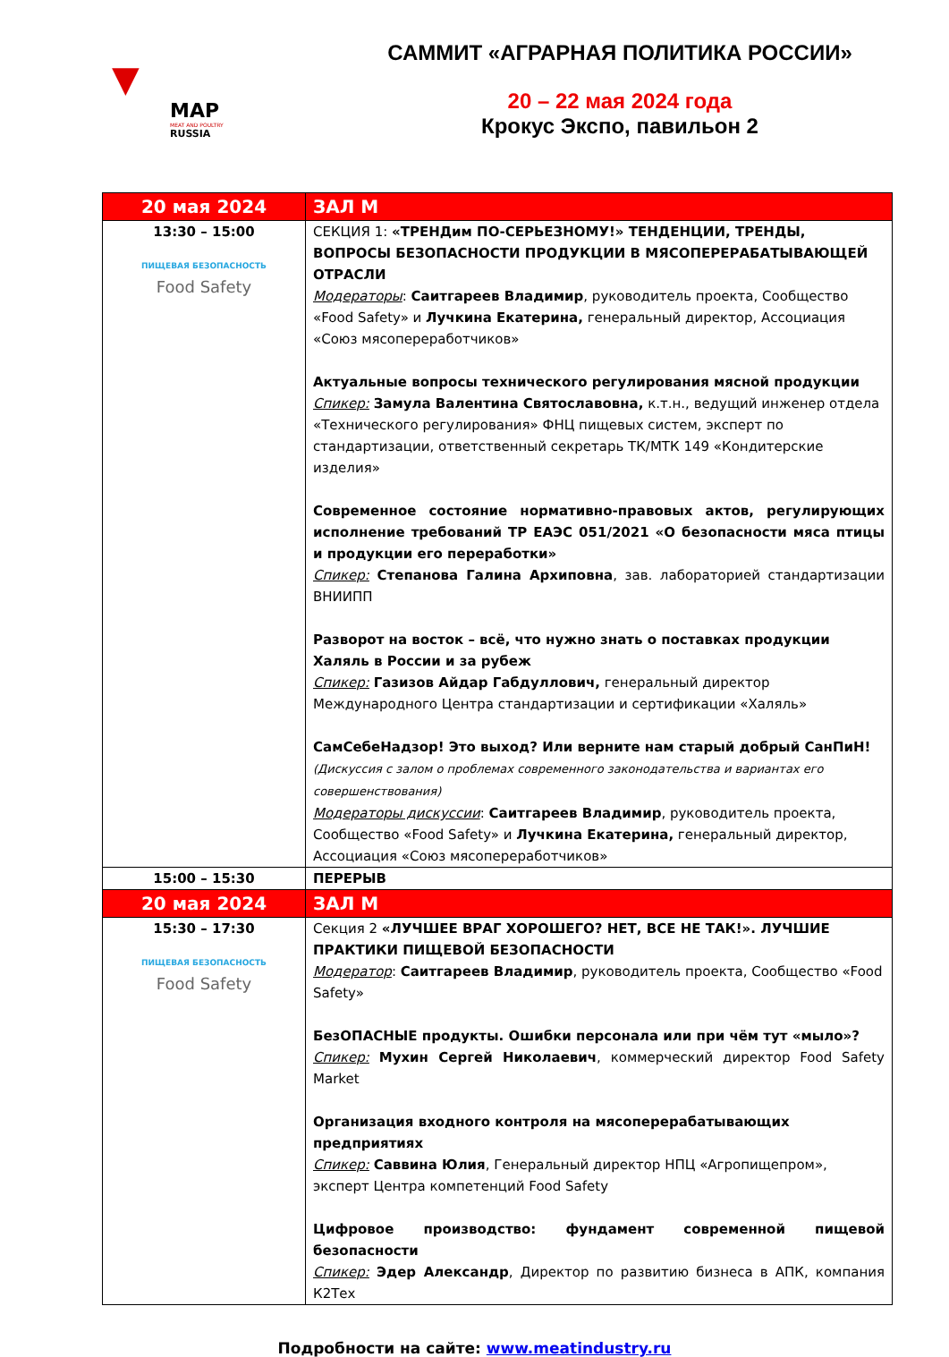▼
MAP
MEAT AND POULTRY
RUSSIA
САММИТ «АГРАРНАЯ ПОЛИТИКА РОССИИ»
20 – 22 мая 2024 года
Крокус Экспо, павильон 2
| 20 мая 2024 | ЗАЛ М |
| --- | --- |
| 13:30 – 15:00 ПИЩЕВАЯ БЕЗОПАСНОСТЬ Food Safety | СЕКЦИЯ 1: «ТРЕНДим ПО-СЕРЬЕЗНОМУ!» ТЕНДЕНЦИИ, ТРЕНДЫ, ВОПРОСЫ БЕЗОПАСНОСТИ ПРОДУКЦИИ В МЯСОПЕРЕРАБАТЫВАЮЩЕЙ ОТРАСЛИ Модераторы : Саитгареев Владимир , руководитель проекта, Сообщество «Food Safety» и Лучкина Екатерина, генеральный директор, Ассоциация «Союз мясопереработчиков» Актуальные вопросы технического регулирования мясной продукции Спикер: Замула Валентина Святославовна, к.т.н., ведущий инженер отдела «Технического регулирования» ФНЦ пищевых систем, эксперт по стандартизации, ответственный секретарь ТК/МТК 149 «Кондитерские изделия» Современное состояние нормативно-правовых актов, регулирующих исполнение требований ТР ЕАЭС 051/2021 «О безопасности мяса птицы и продукции его переработки» Спикер: Степанова Галина Архиповна , зав. лабораторией стандартизации ВНИИПП Разворот на восток – всё, что нужно знать о поставках продукции Халяль в России и за рубеж Спикер: Газизов Айдар Габдуллович, генеральный директор Международного Центра стандартизации и сертификации «Халяль» СамСебеНадзор! Это выход? Или верните нам старый добрый СанПиН! (Дискуссия с залом о проблемах современного законодательства и вариантах его совершенствования) Модераторы дискуссии : Саитгареев Владимир , руководитель проекта, Сообщество «Food Safety» и Лучкина Екатерина, генеральный директор, Ассоциация «Союз мясопереработчиков» |
| 15:00 – 15:30 | ПЕРЕРЫВ |
| 20 мая 2024 | ЗАЛ М |
| 15:30 – 17:30 ПИЩЕВАЯ БЕЗОПАСНОСТЬ Food Safety | Секция 2 «ЛУЧШЕЕ ВРАГ ХОРОШЕГО? НЕТ, ВСЕ НЕ ТАК!». ЛУЧШИЕ ПРАКТИКИ ПИЩЕВОЙ БЕЗОПАСНОСТИ Модератор : Саитгареев Владимир , руководитель проекта, Сообщество «Food Safety» БезОПАСНЫЕ продукты. Ошибки персонала или при чём тут «мыло»? Спикер: Мухин Сергей Николаевич , коммерческий директор Food Safety Market Организация входного контроля на мясоперерабатывающих предприятиях Спикер: Саввина Юлия , Генеральный директор НПЦ «Агропищепром», эксперт Центра компетенций Food Safety Цифровое производство: фундамент современной пищевой безопасности Спикер: Эдер Александр , Директор по развитию бизнеса в АПК, компания К2Тех |
Подробности на сайте: www.meatindustry.ru